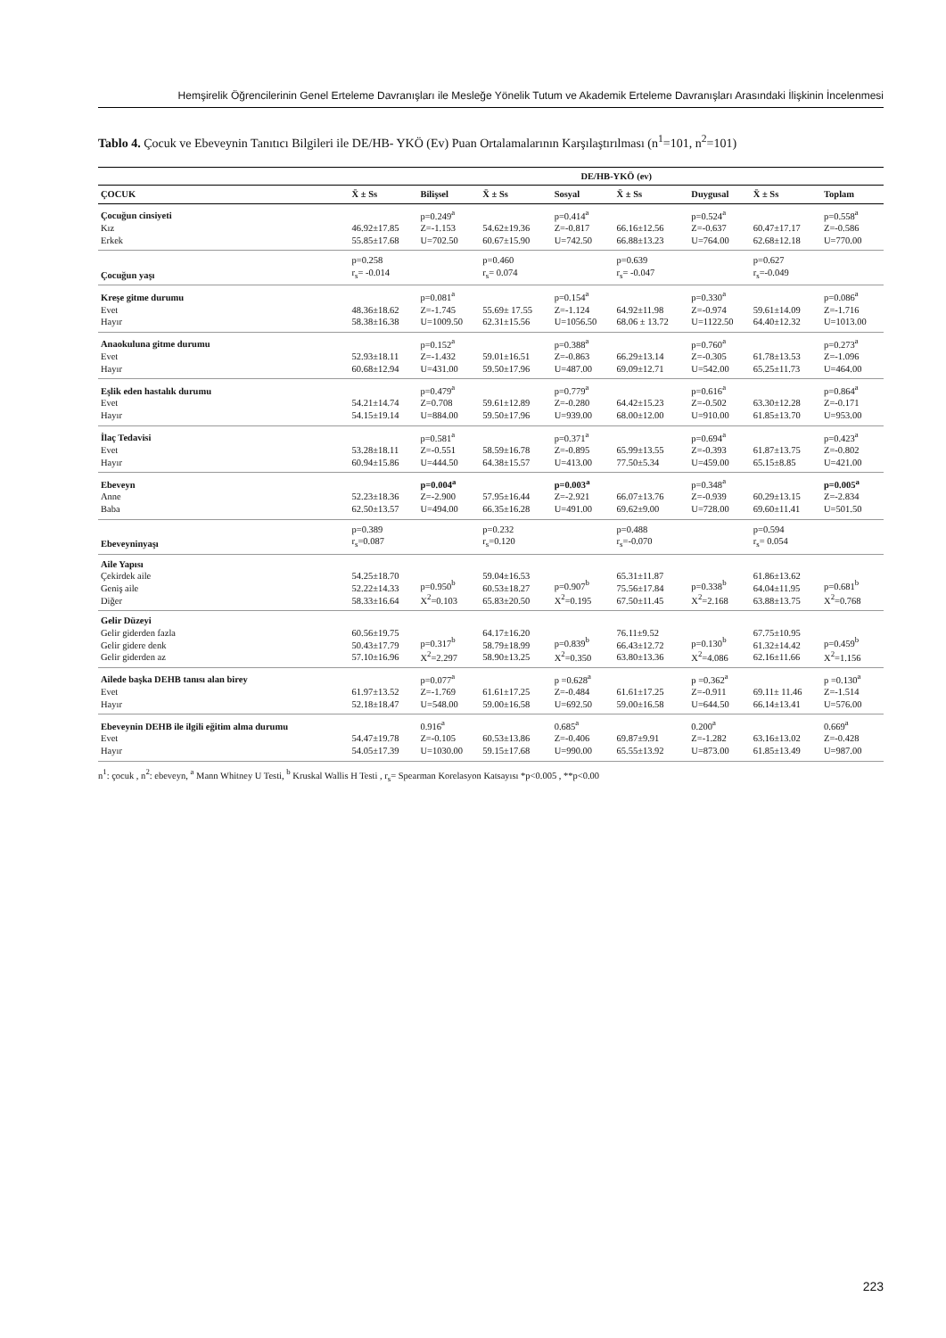Hemşirelik Öğrencilerinin Genel Erteleme Davranışları ile Mesleğe Yönelik Tutum ve Akademik Erteleme Davranışları Arasındaki İlişkinin İncelenmesi
Tablo 4. Çocuk ve Ebeveynin Tanıtıcı Bilgileri ile DE/HB- YKÖ (Ev) Puan Ortalamalarının Karşılaştırılması (n<sup>1</sup>=101, n<sup>2</sup>=101)
| | DE/HB-YKÖ (ev) | | | | | | | |
| --- | --- | --- | --- | --- | --- | --- | --- | --- |
| ÇOCUK | X̄ ± Ss | Bilişsel | X̄ ± Ss | Sosyal | X̄ ± Ss | Duygusal | X̄ ± Ss | Toplam |
| Çocuğun cinsiyeti Kız Erkek | 46.92±17.85 55.85±17.68 | p=0.249<sup>a</sup> Z=-1.153 U=702.50 | 54.62±19.36 60.67±15.90 | p=0.414<sup>a</sup> Z=-0.817 U=742.50 | 66.16±12.56 66.88±13.23 | p=0.524<sup>a</sup> Z=-0.637 U=764.00 | 60.47±17.17 62.68±12.18 | p=0.558<sup>a</sup> Z=-0.586 U=770.00 |
| Çocuğun yaşı | p=0.258 r<sub>s</sub>= -0.014 | | p=0.460 r<sub>s</sub>= 0.074 | | p=0.639 r<sub>s</sub>= -0.047 | | p=0.627 r<sub>s</sub>=-0.049 | |
| Kreşe gitme durumu Evet Hayır | 48.36±18.62 58.38±16.38 | p=0.081<sup>a</sup> Z=-1.745 U=1009.50 | 55.69± 17.55 62.31±15.56 | p=0.154<sup>a</sup> Z=-1.124 U=1056.50 | 64.92±11.98 68.06 ± 13.72 | p=0.330<sup>a</sup> Z=-0.974 U=1122.50 | 59.61±14.09 64.40±12.32 | p=0.086<sup>a</sup> Z=-1.716 U=1013.00 |
| Anaokuluna gitme durumu Evet Hayır | 52.93±18.11 60.68±12.94 | p=0.152<sup>a</sup> Z=-1.432 U=431.00 | 59.01±16.51 59.50±17.96 | p=0.388<sup>a</sup> Z=-0.863 U=487.00 | 66.29±13.14 69.09±12.71 | p=0.760<sup>a</sup> Z=-0.305 U=542.00 | 61.78±13.53 65.25±11.73 | p=0.273<sup>a</sup> Z=-1.096 U=464.00 |
| Eşlik eden hastalık durumu Evet Hayır | 54.21±14.74 54.15±19.14 | p=0.479<sup>a</sup> Z=0.708 U=884.00 | 59.61±12.89 59.50±17.96 | p=0.779<sup>a</sup> Z=-0.280 U=939.00 | 64.42±15.23 68.00±12.00 | p=0.616<sup>a</sup> Z=-0.502 U=910.00 | 63.30±12.28 61.85±13.70 | p=0.864<sup>a</sup> Z=-0.171 U=953.00 |
| İlaç Tedavisi Evet Hayır | 53.28±18.11 60.94±15.86 | p=0.581<sup>a</sup> Z=-0.551 U=444.50 | 58.59±16.78 64.38±15.57 | p=0.371<sup>a</sup> Z=-0.895 U=413.00 | 65.99±13.55 77.50±5.34 | p=0.694<sup>a</sup> Z=-0.393 U=459.00 | 61.87±13.75 65.15±8.85 | p=0.423<sup>a</sup> Z=-0.802 U=421.00 |
| Ebeveyn Anne Baba | 52.23±18.36 62.50±13.57 | p=0.004<sup>a</sup> Z=-2.900 U=494.00 | 57.95±16.44 66.35±16.28 | p=0.003<sup>a</sup> Z=-2.921 U=491.00 | 66.07±13.76 69.62±9.00 | p=0.348<sup>a</sup> Z=-0.939 U=728.00 | 60.29±13.15 69.60±11.41 | p=0.005<sup>a</sup> Z=-2.834 U=501.50 |
| Ebeveyninyaşı | p=0.389 r<sub>s</sub>=0.087 | | p=0.232 r<sub>s</sub>=0.120 | | p=0.488 r<sub>s</sub>=-0.070 | | p=0.594 r<sub>s</sub>= 0.054 | |
| Aile Yapısı Çekirdek aile Geniş aile Diğer | 54.25±18.70 52.22±14.33 58.33±16.64 | p=0.950<sup>b</sup> X<sup>2</sup>=0.103 | 59.04±16.53 60.53±18.27 65.83±20.50 | p=0.907<sup>b</sup> X<sup>2</sup>=0.195 | 65.31±11.87 75.56±17.84 67.50±11.45 | p=0.338<sup>b</sup> X<sup>2</sup>=2.168 | 61.86±13.62 64.04±11.95 63.88±13.75 | p=0.681<sup>b</sup> X<sup>2</sup>=0.768 |
| Gelir Düzeyi Gelir giderden fazla Gelir gidere denk Gelir giderden az | 60.56±19.75 50.43±17.79 57.10±16.96 | p=0.317<sup>b</sup> X<sup>2</sup>=2.297 | 64.17±16.20 58.79±18.99 58.90±13.25 | p=0.839<sup>b</sup> X<sup>2</sup>=0.350 | 76.11±9.52 66.43±12.72 63.80±13.36 | p=0.130<sup>b</sup> X<sup>2</sup>=4.086 | 67.75±10.95 61.32±14.42 62.16±11.66 | p=0.459<sup>b</sup> X<sup>2</sup>=1.156 |
| Ailede başka DEHB tanısı alan birey Evet Hayır | 61.97±13.52 52.18±18.47 | p=0.077<sup>a</sup> Z=-1.769 U=548.00 | 61.61±17.25 59.00±16.58 | p =0.628<sup>a</sup> Z=-0.484 U=692.50 | 61.61±17.25 59.00±16.58 | p =0.362<sup>a</sup> Z=-0.911 U=644.50 | 69.11± 11.46 66.14±13.41 | p =0.130<sup>a</sup> Z=-1.514 U=576.00 |
| Ebeveynin DEHB ile ilgili eğitim alma durumu Evet Hayır | 54.47±19.78 54.05±17.39 | 0.916<sup>a</sup> Z=-0.105 U=1030.00 | 60.53±13.86 59.15±17.68 | 0.685<sup>a</sup> Z=-0.406 U=990.00 | 69.87±9.91 65.55±13.92 | 0.200<sup>a</sup> Z=-1.282 U=873.00 | 63.16±13.02 61.85±13.49 | 0.669<sup>a</sup> Z=-0.428 U=987.00 |
n<sup>1</sup>: çocuk , n<sup>2</sup>: ebeveyn, <sup>a</sup> Mann Whitney U Testi, <sup>b</sup> Kruskal Wallis H Testi , r<sub>s</sub>= Spearman Korelasyon Katsayısı *p<0.005 , **p<0.00
223